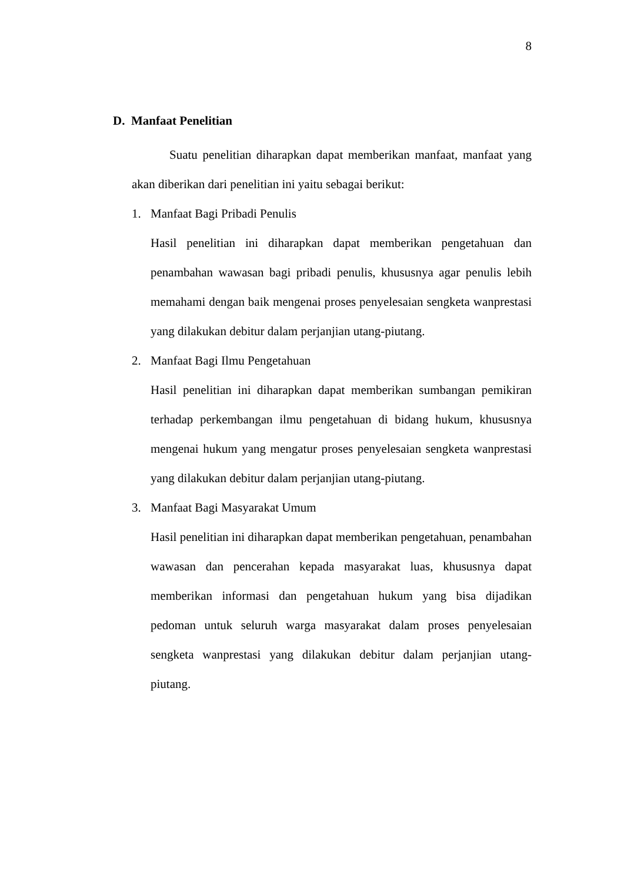8
D. Manfaat Penelitian
Suatu penelitian diharapkan dapat memberikan manfaat, manfaat yang akan diberikan dari penelitian ini yaitu sebagai berikut:
1. Manfaat Bagi Pribadi Penulis
Hasil penelitian ini diharapkan dapat memberikan pengetahuan dan penambahan wawasan bagi pribadi penulis, khususnya agar penulis lebih memahami dengan baik mengenai proses penyelesaian sengketa wanprestasi yang dilakukan debitur dalam perjanjian utang-piutang.
2. Manfaat Bagi Ilmu Pengetahuan
Hasil penelitian ini diharapkan dapat memberikan sumbangan pemikiran terhadap perkembangan ilmu pengetahuan di bidang hukum, khususnya mengenai hukum yang mengatur proses penyelesaian sengketa wanprestasi yang dilakukan debitur dalam perjanjian utang-piutang.
3. Manfaat Bagi Masyarakat Umum
Hasil penelitian ini diharapkan dapat memberikan pengetahuan, penambahan wawasan dan pencerahan kepada masyarakat luas, khususnya dapat memberikan informasi dan pengetahuan hukum yang bisa dijadikan pedoman untuk seluruh warga masyarakat dalam proses penyelesaian sengketa wanprestasi yang dilakukan debitur dalam perjanjian utang-piutang.